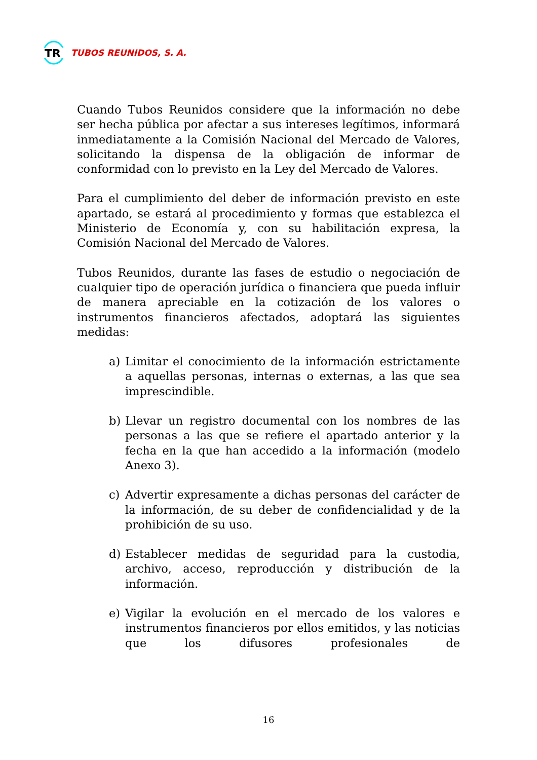TR
TUBOS REUNIDOS, S. A.
Cuando Tubos Reunidos considere que la información no debe ser hecha pública por afectar a sus intereses legítimos, informará inmediatamente a la Comisión Nacional del Mercado de Valores, solicitando la dispensa de la obligación de informar de conformidad con lo previsto en la Ley del Mercado de Valores.
Para el cumplimiento del deber de información previsto en este apartado, se estará al procedimiento y formas que establezca el Ministerio de Economía y, con su habilitación expresa, la Comisión Nacional del Mercado de Valores.
Tubos Reunidos, durante las fases de estudio o negociación de cualquier tipo de operación jurídica o financiera que pueda influir de manera apreciable en la cotización de los valores o instrumentos financieros afectados, adoptará las siguientes medidas:
a) Limitar el conocimiento de la información estrictamente a aquellas personas, internas o externas, a las que sea imprescindible.
b) Llevar un registro documental con los nombres de las personas a las que se refiere el apartado anterior y la fecha en la que han accedido a la información (modelo Anexo 3).
c) Advertir expresamente a dichas personas del carácter de la información, de su deber de confidencialidad y de la prohibición de su uso.
d) Establecer medidas de seguridad para la custodia, archivo, acceso, reproducción y distribución de la información.
e) Vigilar la evolución en el mercado de los valores e instrumentos financieros por ellos emitidos, y las noticias que los difusores profesionales de
16